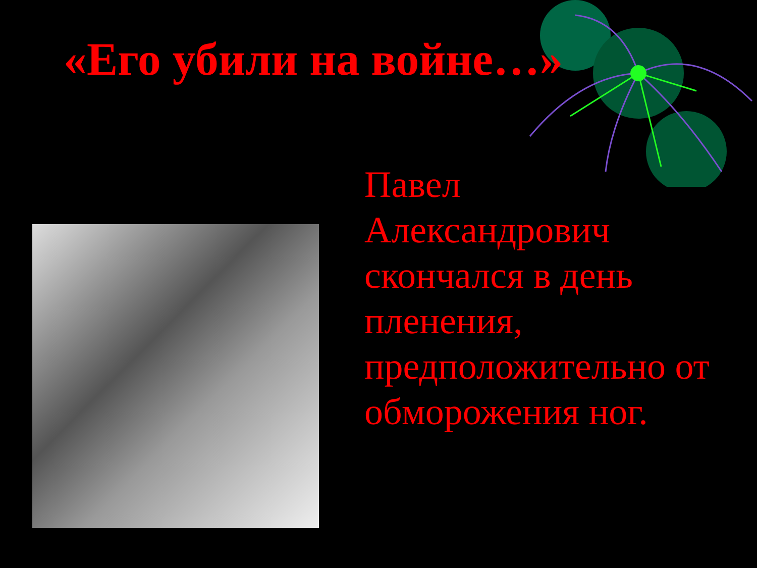«Его убили на войне…»
Павел
Александрович скончался в день пленения, предположительно от обморожения ног.